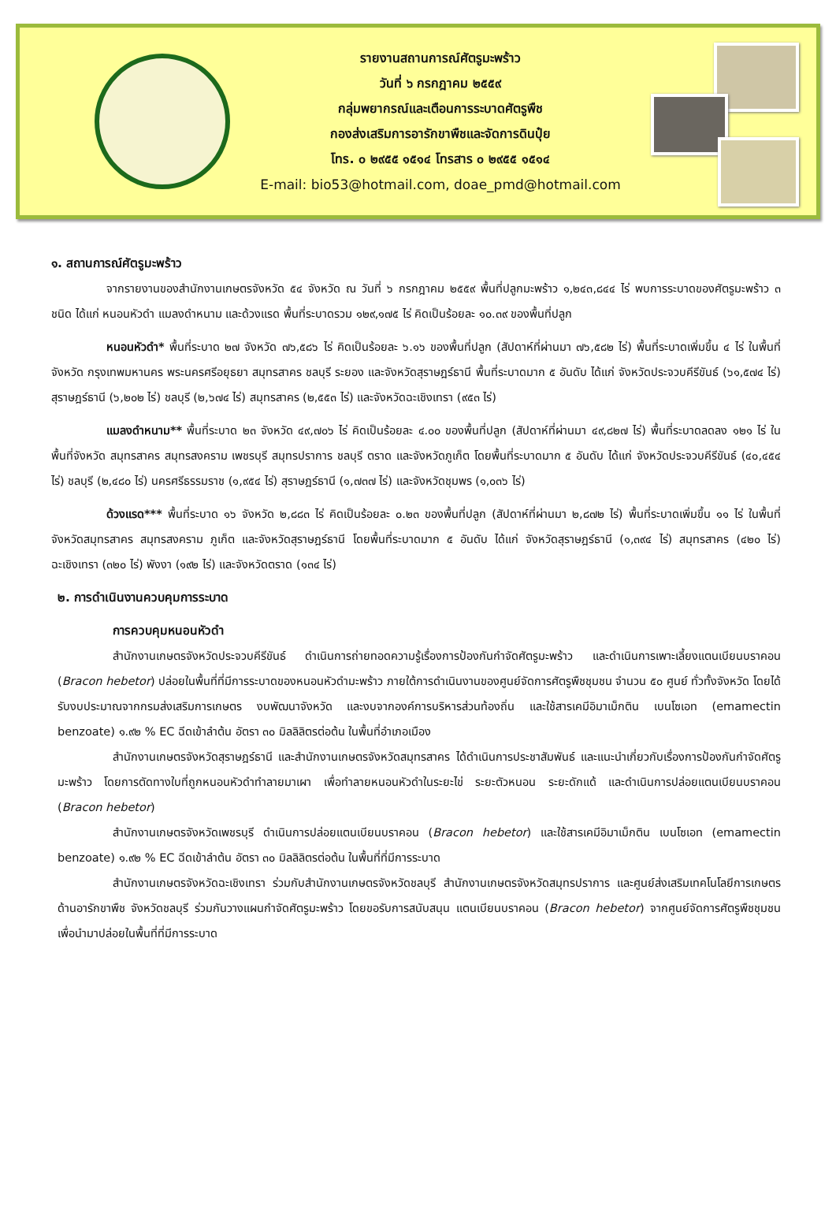รายงานสถานการณ์ศัตรูมะพร้าว
วันที่ ๖ กรกฎาคม ๒๕๕๙
กลุ่มพยากรณ์และเตือนการระบาดศัตรูพืช
กองส่งเสริมการอารักขาพืชและจัดการดินปุ๋ย
โทร. ๐ ๒๙๕๕ ๑๕๑๔ โทรสาร ๐ ๒๙๕๕ ๑๕๑๔
E-mail: bio53@hotmail.com, doae_pmd@hotmail.com
๑. สถานการณ์ศัตรูมะพร้าว
จากรายงานของสำนักงานเกษตรจังหวัด ๕๔ จังหวัด ณ วันที่ ๖ กรกฎาคม ๒๕๕๙ พื้นที่ปลูกมะพร้าว ๑,๒๔๓,๘๔๔ ไร่ พบการระบาดของศัตรูมะพร้าว ๓ ชนิด ได้แก่ หนอนหัวดำ แมลงดำหนาม และด้วงแรด พื้นที่ระบาดรวม ๑๒๙,๑๗๕ ไร่ คิดเป็นร้อยละ ๑๐.๓๙ ของพื้นที่ปลูก
หนอนหัวดำ* พื้นที่ระบาด ๒๗ จังหวัด ๗๖,๕๘๖ ไร่ คิดเป็นร้อยละ ๖.๑๖ ของพื้นที่ปลูก (สัปดาห์ที่ผ่านมา ๗๖,๕๘๒ ไร่) พื้นที่ระบาดเพิ่มขึ้น ๔ ไร่ ในพื้นที่จังหวัด กรุงเทพมหานคร พระนครศรีอยุธยา สมุทรสาคร ชลบุรี ระยอง และจังหวัดสุราษฎร์ธานี พื้นที่ระบาดมาก ๕ อันดับ ได้แก่ จังหวัดประจวบคีรีขันธ์ (๖๑,๕๗๔ ไร่) สุราษฎร์ธานี (๖,๒๐๒ ไร่) ชลบุรี (๒,๖๗๔ ไร่) สมุทรสาคร (๒,๕๕๓ ไร่) และจังหวัดฉะเชิงเทรา (๙๕๓ ไร่)
แมลงดำหนาม** พื้นที่ระบาด ๒๓ จังหวัด ๔๙,๗๐๖ ไร่ คิดเป็นร้อยละ ๔.๐๐ ของพื้นที่ปลูก (สัปดาห์ที่ผ่านมา ๔๙,๘๒๗ ไร่) พื้นที่ระบาดลดลง ๑๒๑ ไร่ ในพื้นที่จังหวัด สมุทรสาคร สมุทรสงคราม เพชรบุรี สมุทรปราการ ชลบุรี ตราด และจังหวัดภูเก็ต โดยพื้นที่ระบาดมาก ๕ อันดับ ได้แก่ จังหวัดประจวบคีรีขันธ์ (๔๐,๔๕๔ ไร่) ชลบุรี (๒,๔๘๐ ไร่) นครศรีธรรมราช (๑,๙๕๔ ไร่) สุราษฎร์ธานี (๑,๗๓๗ ไร่) และจังหวัดชุมพร (๑,๐๓๖ ไร่)
ด้วงแรด*** พื้นที่ระบาด ๑๖ จังหวัด ๒,๘๘๓ ไร่ คิดเป็นร้อยละ ๐.๒๓ ของพื้นที่ปลูก (สัปดาห์ที่ผ่านมา ๒,๘๗๒ ไร่) พื้นที่ระบาดเพิ่มขึ้น ๑๑ ไร่ ในพื้นที่จังหวัดสมุทรสาคร สมุทรสงคราม ภูเก็ต และจังหวัดสุราษฎร์ธานี โดยพื้นที่ระบาดมาก ๕ อันดับ ได้แก่ จังหวัดสุราษฎร์ธานี (๑,๓๙๔ ไร่) สมุทรสาคร (๔๒๐ ไร่) ฉะเชิงเทรา (๓๒๐ ไร่) พังงา (๑๙๒ ไร่) และจังหวัดตราด (๑๓๔ ไร่)
๒. การดำเนินงานควบคุมการระบาด
การควบคุมหนอนหัวดำ
สำนักงานเกษตรจังหวัดประจวบคีรีขันธ์ ดำเนินการถ่ายทอดความรู้เรื่องการป้องกันกำจัดศัตรูมะพร้าว และดำเนินการเพาะเลี้ยงแตนเบียนบราคอน (Bracon hebetor) ปล่อยในพื้นที่ที่มีการระบาดของหนอนหัวดำมะพร้าว ภายใต้การดำเนินงานของศูนย์จัดการศัตรูพืชชุมชน จำนวน ๕๐ ศูนย์ ทั่วทั้งจังหวัด โดยได้รับงบประมาณจากกรมส่งเสริมการเกษตร งบพัฒนาจังหวัด และงบจากองค์การบริหารส่วนท้องถิ่น และใช้สารเคมีอิมาเม็กติน เบนโซเอท (emamectin benzoate) ๑.๙๒ % EC ฉีดเข้าลำต้น อัตรา ๓๐ มิลลิลิตรต่อต้น ในพื้นที่อำเภอเมือง
สำนักงานเกษตรจังหวัดสุราษฎร์ธานี และสำนักงานเกษตรจังหวัดสมุทรสาคร ได้ดำเนินการประชาสัมพันธ์ และแนะนำเกี่ยวกับเรื่องการป้องกันกำจัดศัตรูมะพร้าว โดยการตัดทางใบที่ถูกหนอนหัวดำทำลายมาเผา เพื่อทำลายหนอนหัวดำในระยะไข่ ระยะตัวหนอน ระยะดักแด้ และดำเนินการปล่อยแตนเบียนบราคอน (Bracon hebetor)
สำนักงานเกษตรจังหวัดเพชรบุรี ดำเนินการปล่อยแตนเบียนบราคอน (Bracon hebetor) และใช้สารเคมีอิมาเม็กติน เบนโซเอท (emamectin benzoate) ๑.๙๒ % EC ฉีดเข้าลำต้น อัตรา ๓๐ มิลลิลิตรต่อต้น ในพื้นที่ที่มีการระบาด
สำนักงานเกษตรจังหวัดฉะเชิงเทรา ร่วมกับสำนักงานเกษตรจังหวัดชลบุรี สำนักงานเกษตรจังหวัดสมุทรปราการ และศูนย์ส่งเสริมเทคโนโลยีการเกษตรด้านอารักขาพืช จังหวัดชลบุรี ร่วมกันวางแผนกำจัดศัตรูมะพร้าว โดยขอรับการสนับสนุน แตนเบียนบราคอน (Bracon hebetor) จากศูนย์จัดการศัตรูพืชชุมชน เพื่อนำมาปล่อยในพื้นที่ที่มีการระบาด